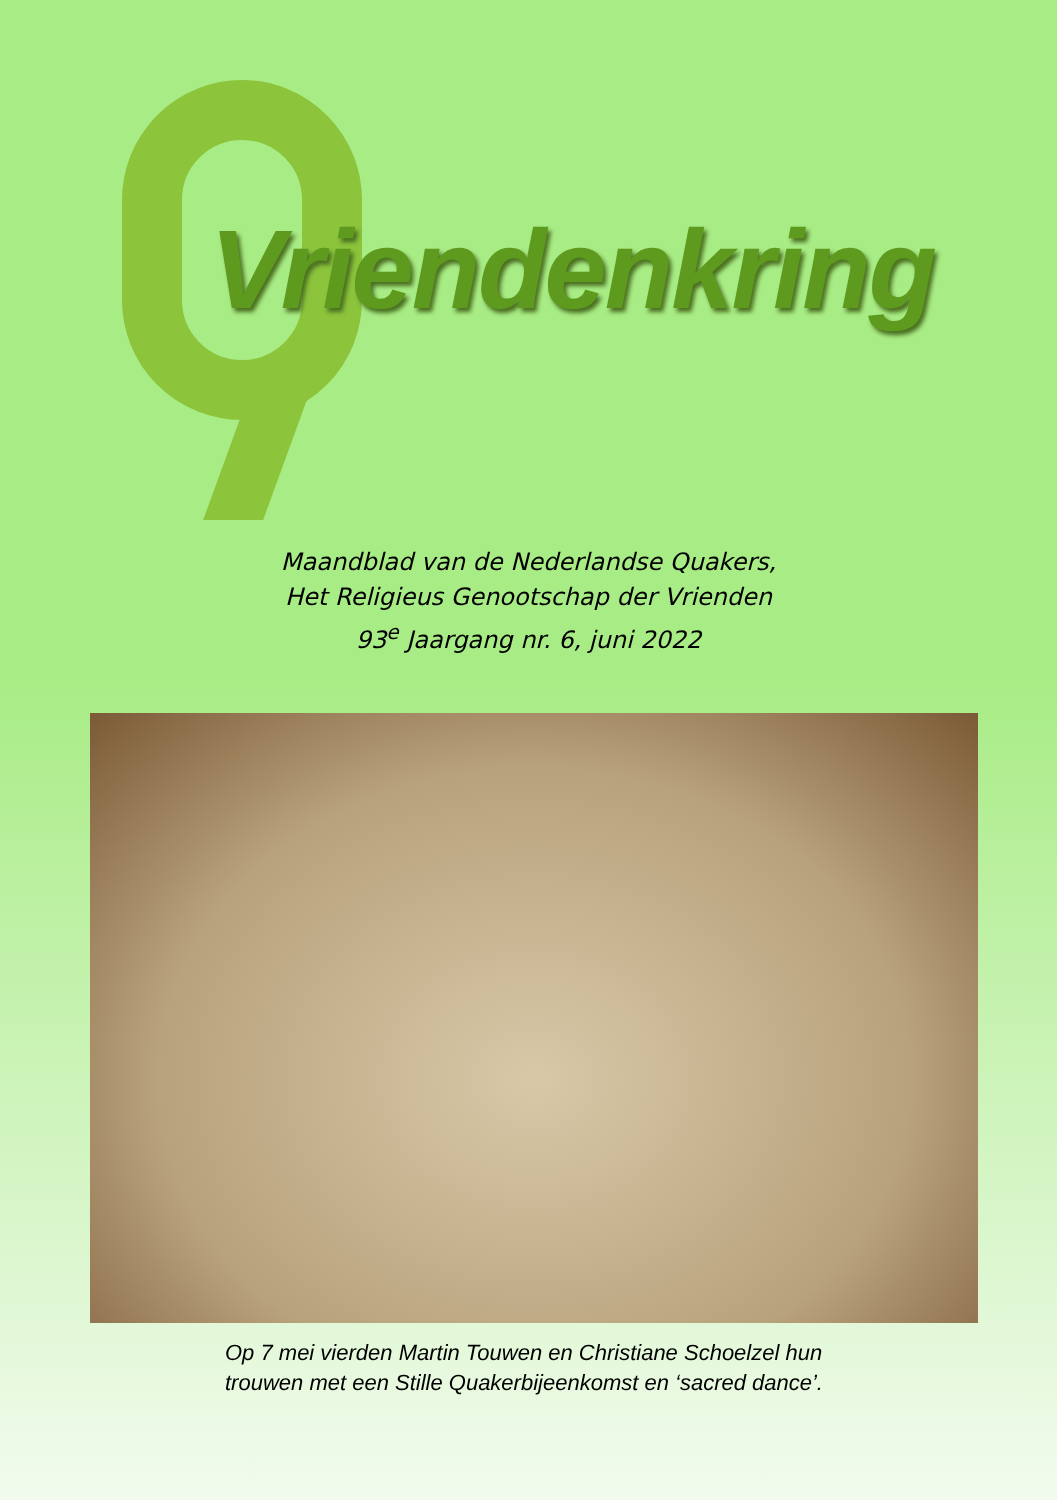Vriendenkring
Maandblad van de Nederlandse Quakers,
Het Religieus Genootschap der Vrienden
93<sup>e</sup> Jaargang nr. 6, juni 2022
Op 7 mei vierden Martin Touwen en Christiane Schoelzel hun
trouwen met een Stille Quakerbijeenkomst en ‘sacred dance’.